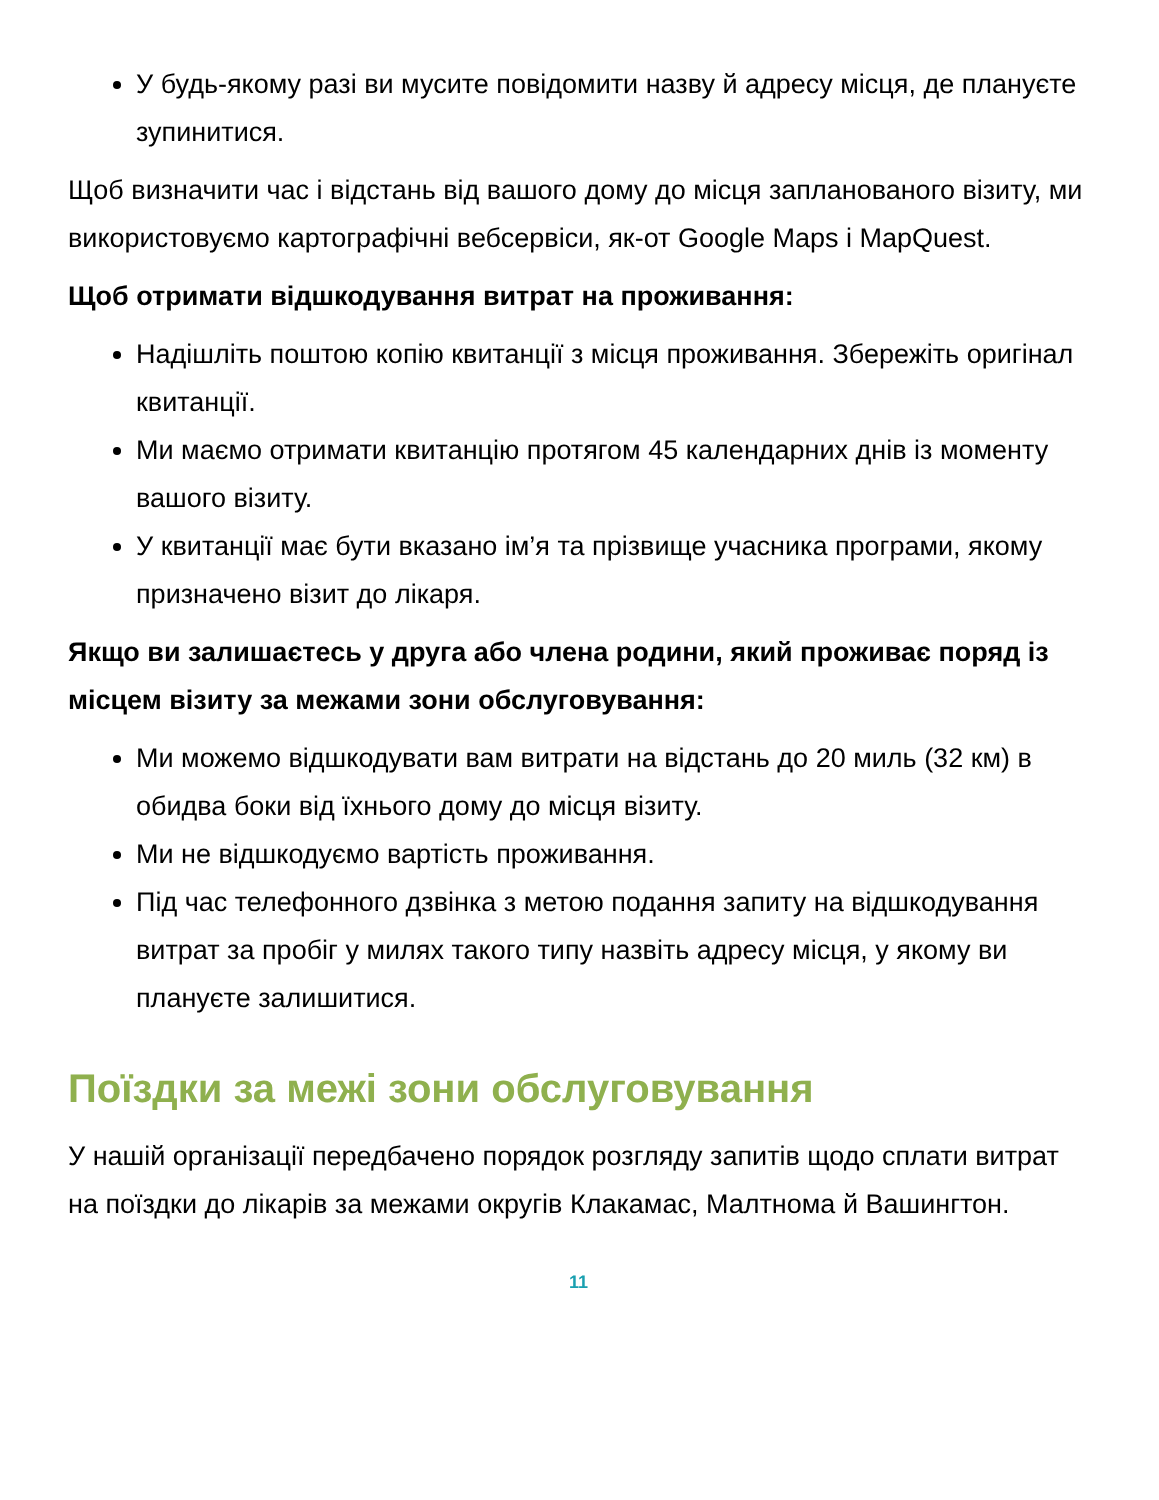У будь-якому разі ви мусите повідомити назву й адресу місця, де плануєте зупинитися.
Щоб визначити час і відстань від вашого дому до місця запланованого візиту, ми використовуємо картографічні вебсервіси, як-от Google Maps і MapQuest.
Щоб отримати відшкодування витрат на проживання:
Надішліть поштою копію квитанції з місця проживання. Збережіть оригінал квитанції.
Ми маємо отримати квитанцію протягом 45 календарних днів із моменту вашого візиту.
У квитанції має бути вказано ім’я та прізвище учасника програми, якому призначено візит до лікаря.
Якщо ви залишаєтесь у друга або члена родини, який проживає поряд із місцем візиту за межами зони обслуговування:
Ми можемо відшкодувати вам витрати на відстань до 20 миль (32 км) в обидва боки від їхнього дому до місця візиту.
Ми не відшкодуємо вартість проживання.
Під час телефонного дзвінка з метою подання запиту на відшкодування витрат за пробіг у милях такого типу назвіть адресу місця, у якому ви плануєте залишитися.
Поїздки за межі зони обслуговування
У нашій організації передбачено порядок розгляду запитів щодо сплати витрат на поїздки до лікарів за межами округів Клакамас, Малтнома й Вашингтон.
11